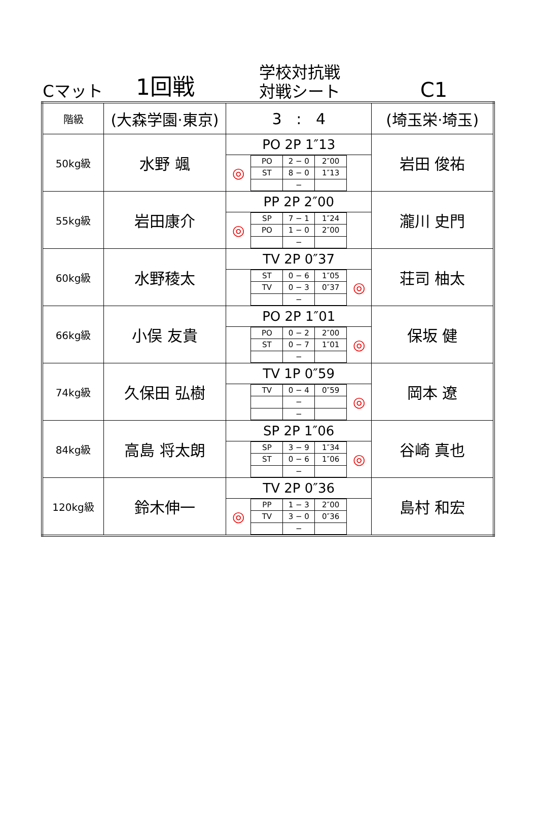Cマット
1回戦
学校対抗戦
対戦シート
C1
| 階級 | (大森学園·東京) | 3 : 4 | (埼玉栄·埼玉) |
| 50kg級 | 水野 颯 | PO 2P 1″13 ◎ / PO / 2 − 0 / 2″00 / / ST / 8 − 0 / 1″13 / / / − / / | 岩田 俊祐 |
| 55kg級 | 岩田康介 | PP 2P 2″00 ◎ / SP / 7 − 1 / 1″24 / / PO / 1 − 0 / 2″00 / / / − / / | 瀧川 史門 |
| 60kg級 | 水野稜太 | TV 2P 0″37 / ST / 0 − 6 / 1″05 / / TV / 0 − 3 / 0″37 / / / − / / ◎ | 荘司 柚太 |
| 66kg級 | 小俣 友貴 | PO 2P 1″01 / PO / 0 − 2 / 2″00 / / ST / 0 − 7 / 1″01 / / / − / / ◎ | 保坂 健 |
| 74kg級 | 久保田 弘樹 | TV 1P 0″59 / TV / 0 − 4 / 0″59 / / / − / / / / − / / ◎ | 岡本 遼 |
| 84kg級 | 高島 将太朗 | SP 2P 1″06 / SP / 3 − 9 / 1″34 / / ST / 0 − 6 / 1″06 / / / − / / ◎ | 谷崎 真也 |
| 120kg級 | 鈴木伸一 | TV 2P 0″36 ◎ / PP / 1 − 3 / 2″00 / / TV / 3 − 0 / 0″36 / / / − / / | 島村 和宏 |